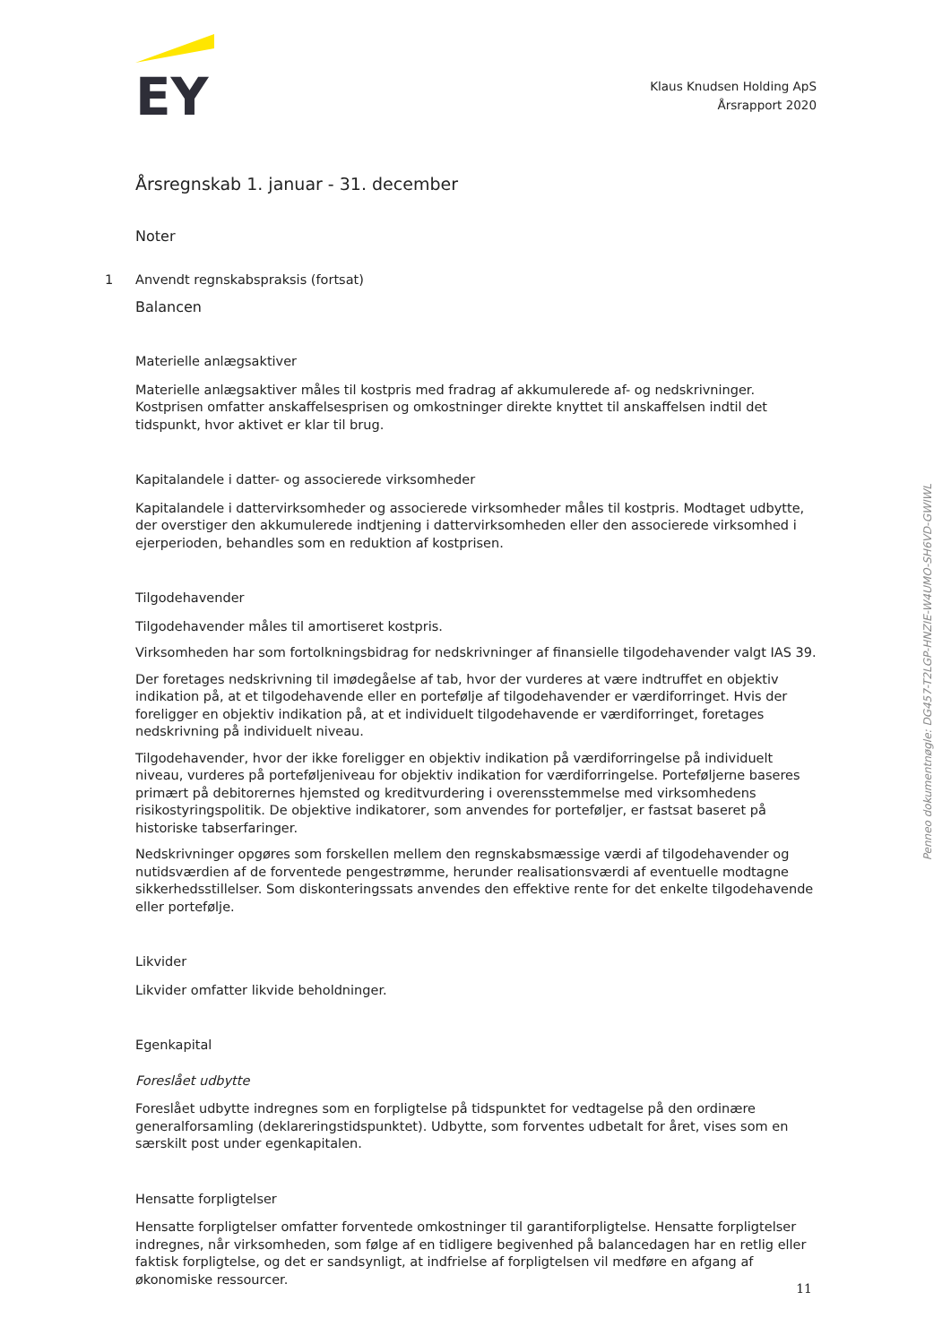EY
Klaus Knudsen Holding ApS
Årsrapport 2020
Årsregnskab 1. januar - 31. december
Noter
1 Anvendt regnskabspraksis (fortsat)
Balancen
Materielle anlægsaktiver
Materielle anlægsaktiver måles til kostpris med fradrag af akkumulerede af- og nedskrivninger. Kostprisen omfatter anskaffelsesprisen og omkostninger direkte knyttet til anskaffelsen indtil det tidspunkt, hvor aktivet er klar til brug.
Kapitalandele i datter- og associerede virksomheder
Kapitalandele i dattervirksomheder og associerede virksomheder måles til kostpris. Modtaget udbytte, der overstiger den akkumulerede indtjening i dattervirksomheden eller den associerede virksomhed i ejerperioden, behandles som en reduktion af kostprisen.
Tilgodehavender
Tilgodehavender måles til amortiseret kostpris.
Virksomheden har som fortolkningsbidrag for nedskrivninger af finansielle tilgodehavender valgt IAS 39.
Der foretages nedskrivning til imødegåelse af tab, hvor der vurderes at være indtruffet en objektiv indikation på, at et tilgodehavende eller en portefølje af tilgodehavender er værdiforringet. Hvis der foreligger en objektiv indikation på, at et individuelt tilgodehavende er værdiforringet, foretages nedskrivning på individuelt niveau.
Tilgodehavender, hvor der ikke foreligger en objektiv indikation på værdiforringelse på individuelt niveau, vurderes på porteføljeniveau for objektiv indikation for værdiforringelse. Porteføljerne baseres primært på debitorernes hjemsted og kreditvurdering i overensstemmelse med virksomhedens risikostyringspolitik. De objektive indikatorer, som anvendes for porteføljer, er fastsat baseret på historiske tabserfaringer.
Nedskrivninger opgøres som forskellen mellem den regnskabsmæssige værdi af tilgodehavender og nutidsværdien af de forventede pengestrømme, herunder realisationsværdi af eventuelle modtagne sikkerhedsstillelser. Som diskonteringssats anvendes den effektive rente for det enkelte tilgodehavende eller portefølje.
Likvider
Likvider omfatter likvide beholdninger.
Egenkapital
Foreslået udbytte
Foreslået udbytte indregnes som en forpligtelse på tidspunktet for vedtagelse på den ordinære generalforsamling (deklareringstidspunktet). Udbytte, som forventes udbetalt for året, vises som en særskilt post under egenkapitalen.
Hensatte forpligtelser
Hensatte forpligtelser omfatter forventede omkostninger til garantiforpligtelse. Hensatte forpligtelser indregnes, når virksomheden, som følge af en tidligere begivenhed på balancedagen har en retlig eller faktisk forpligtelse, og det er sandsynligt, at indfrielse af forpligtelsen vil medføre en afgang af økonomiske ressourcer.
Penneo dokumentnøgle: DG457-T2LGP-HNZIE-W4UMO-SH6VD-GWIWL
11